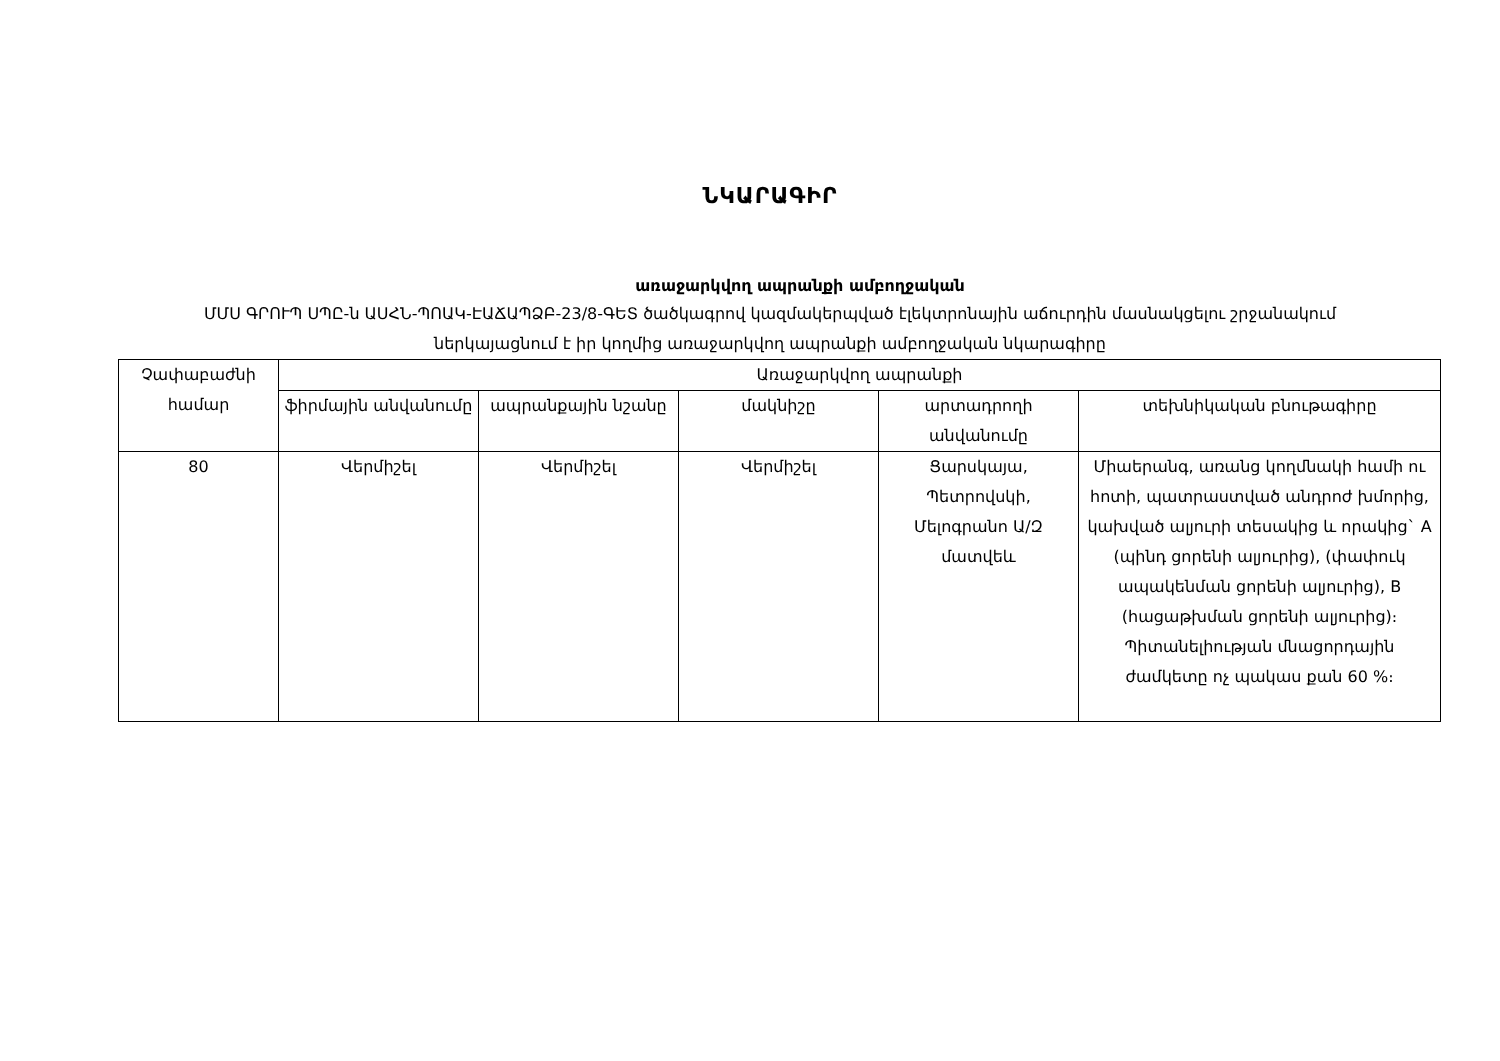ՆԿԱՐԱԳԻՐ
առաջարկվող ապրանքի ամբողջական
ՄՄՍ ԳՐՈՒՊ ՍՊԸ-ն ԱՍՀՆ-ՊՈԱԿ-ԷԱՃԱՊՁԲ-23/8-ԳԵՏ ծածկագրով կազմակերպված էլեկտրոնային աճուրդին մասնակցելու շրջանակում ներկայացնում է իր կողմից առաջարկվող ապրանքի ամբողջական նկարագիրը
| Չափաբաժնի համար | Առաջարկվող ապրանքի | | | | |
| --- | --- | --- | --- | --- | --- |
| | ֆիրմային անվանումը | ապրանքային նշանը | մակնիշը | արտադրողի անվանումը | տեխնիկական բնութագիրը |
| 80 | Վերմիշել | Վերմիշել | Վերմիշել | Ցարսկայա, Պետրովսկի, Մելոգրանո Ա/Զ մատվեև | Միաերանգ, առանց կողմնակի համի ու հոտի, պատրաստված անդրոժ խմորից, կախված ալյուրի տեսակից և որակից` A (պինդ ցորենի ալյուրից), (փափուկ ապակենման ցորենի ալյուրից), B (հացաթխման ցորենի ալյուրից)։ Պիտանելիության մնացորդային ժամկետը ոչ պակաս քան 60 %։ |